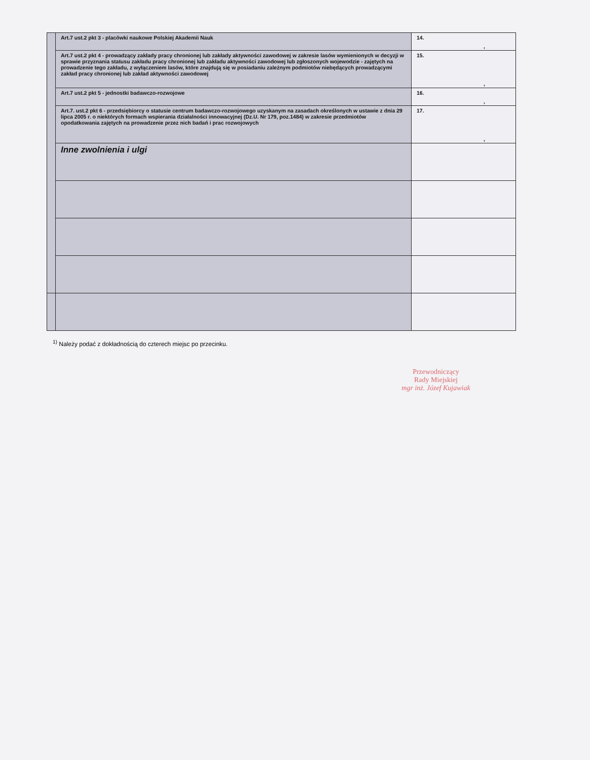| | Art.7 ust.2 pkt 3 - placówki naukowe Polskiej Akademii Nauk | 14. , |
| | Art.7 ust.2 pkt 4 - prowadzący zakłady pracy chronionej lub zakłady aktywności zawodowej w zakresie lasów wymienionych w decyzji w sprawie przyznania statusu zakładu pracy chronionej lub zakładu aktywności zawodowej lub zgłoszonych wojewodzie - zajętych na prowadzenie tego zakładu, z wyłączeniem lasów, które znajdują się w posiadaniu zależnym podmiotów niebędących prowadzącymi zakład pracy chronionej lub zakład aktywności zawodowej | 15. , |
| | Art.7 ust.2 pkt 5 - jednostki badawczo-rozwojowe | 16. , |
| | Art.7. ust.2 pkt 6 - przedsiębiorcy o statusie centrum badawczo-rozwojowego uzyskanym na zasadach określonych w ustawie z dnia 29 lipca 2005 r. o niektórych formach wspierania działalności innowacyjnej (Dz.U. Nr 179, poz.1484) w zakresie przedmiotów opodatkowania zajętych na prowadzenie przez nich badań i prac rozwojowych | 17. , |
| | Inne zwolnienia i ulgi | |
<sup>1)</sup> Należy podać z dokładnością do czterech miejsc po przecinku.
Przewodniczący
Rady Miejskiej
mgr inż. Józef Kujawiak